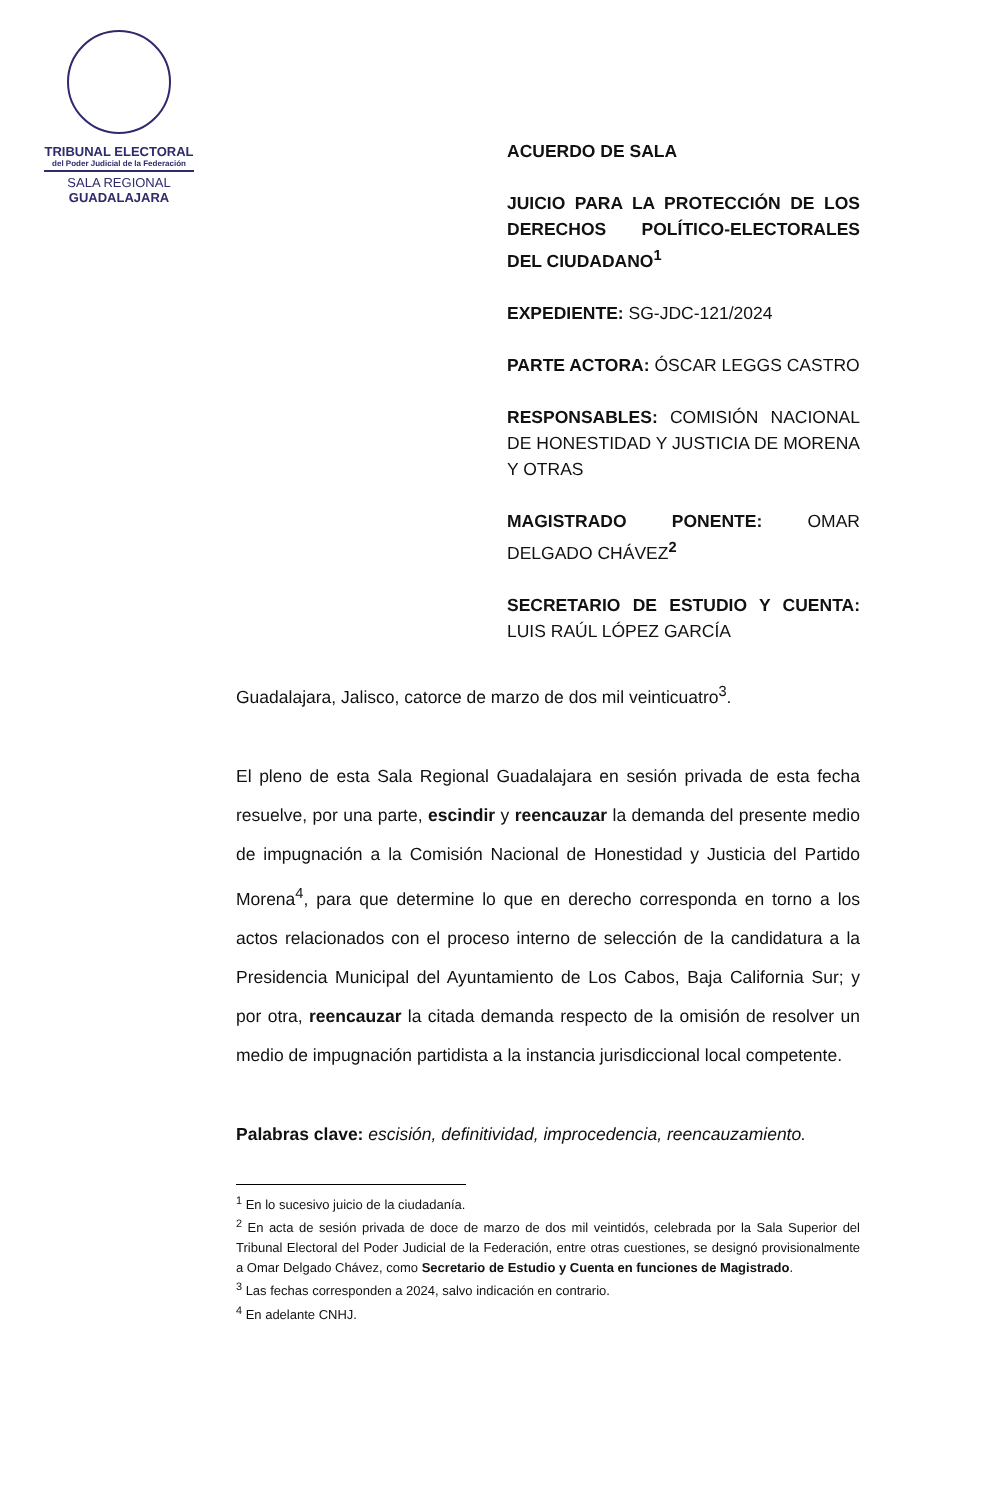TRIBUNAL ELECTORAL
del Poder Judicial de la Federación
SALA REGIONAL
GUADALAJARA
ACUERDO DE SALA
JUICIO PARA LA PROTECCIÓN DE LOS DERECHOS POLÍTICO-ELECTORALES DEL CIUDADANO<sup>1</sup>
EXPEDIENTE: SG-JDC-121/2024
PARTE ACTORA: ÓSCAR LEGGS CASTRO
RESPONSABLES: COMISIÓN NACIONAL DE HONESTIDAD Y JUSTICIA DE MORENA Y OTRAS
MAGISTRADO PONENTE: OMAR DELGADO CHÁVEZ<sup>2</sup>
SECRETARIO DE ESTUDIO Y CUENTA: LUIS RAÚL LÓPEZ GARCÍA
Guadalajara, Jalisco, catorce de marzo de dos mil veinticuatro<sup>3</sup>.
El pleno de esta Sala Regional Guadalajara en sesión privada de esta fecha resuelve, por una parte, escindir y reencauzar la demanda del presente medio de impugnación a la Comisión Nacional de Honestidad y Justicia del Partido Morena<sup>4</sup>, para que determine lo que en derecho corresponda en torno a los actos relacionados con el proceso interno de selección de la candidatura a la Presidencia Municipal del Ayuntamiento de Los Cabos, Baja California Sur; y por otra, reencauzar la citada demanda respecto de la omisión de resolver un medio de impugnación partidista a la instancia jurisdiccional local competente.
Palabras clave: escisión, definitividad, improcedencia, reencauzamiento.
<sup>1</sup> En lo sucesivo juicio de la ciudadanía.
<sup>2</sup> En acta de sesión privada de doce de marzo de dos mil veintidós, celebrada por la Sala Superior del Tribunal Electoral del Poder Judicial de la Federación, entre otras cuestiones, se designó provisionalmente a Omar Delgado Chávez, como Secretario de Estudio y Cuenta en funciones de Magistrado.
<sup>3</sup> Las fechas corresponden a 2024, salvo indicación en contrario.
<sup>4</sup> En adelante CNHJ.